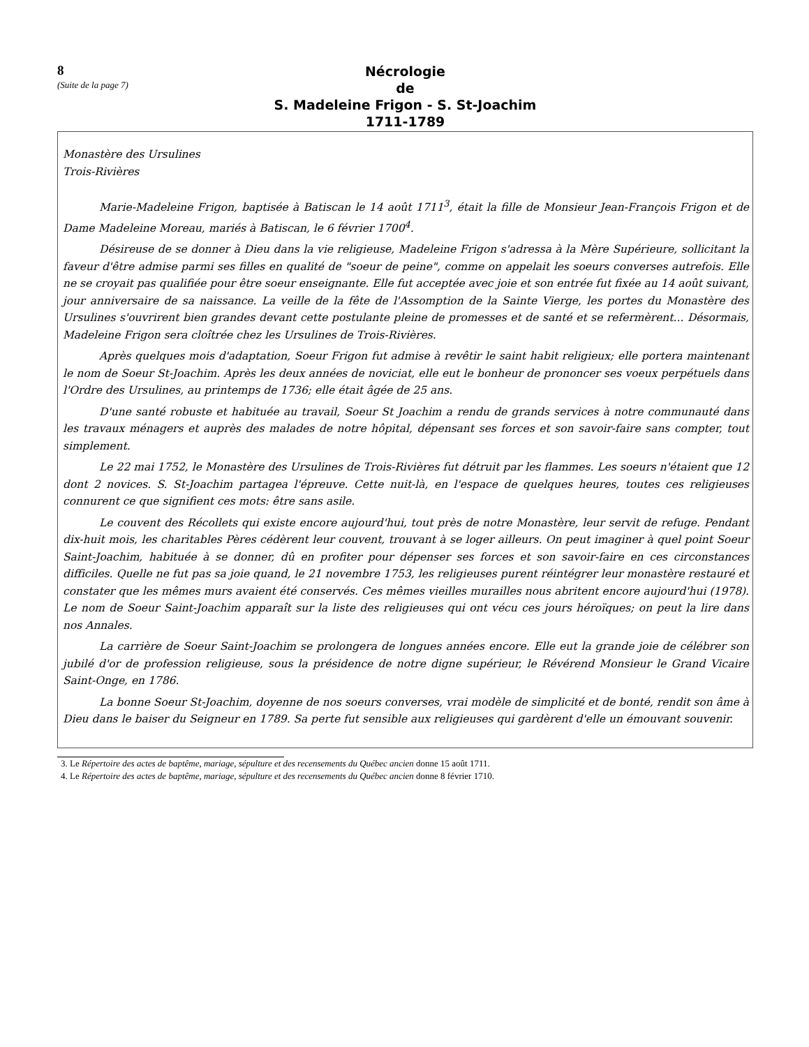8
(Suite de la page 7)
Nécrologie
de
S. Madeleine Frigon - S. St-Joachim
1711-1789
Monastère des Ursulines
Trois-Rivières
Marie-Madeleine Frigon, baptisée à Batiscan le 14 août 1711<sup>3</sup>, était la fille de Monsieur Jean-François Frigon et de Dame Madeleine Moreau, mariés à Batiscan, le 6 février 1700<sup>4</sup>.
Désireuse de se donner à Dieu dans la vie religieuse, Madeleine Frigon s'adressa à la Mère Supérieure, sollicitant la faveur d'être admise parmi ses filles en qualité de "soeur de peine", comme on appelait les soeurs converses autrefois. Elle ne se croyait pas qualifiée pour être soeur enseignante. Elle fut acceptée avec joie et son entrée fut fixée au 14 août suivant, jour anniversaire de sa naissance. La veille de la fête de l'Assomption de la Sainte Vierge, les portes du Monastère des Ursulines s'ouvrirent bien grandes devant cette postulante pleine de promesses et de santé et se refermèrent... Désormais, Madeleine Frigon sera cloîtrée chez les Ursulines de Trois-Rivières.
Après quelques mois d'adaptation, Soeur Frigon fut admise à revêtir le saint habit religieux; elle portera maintenant le nom de Soeur St-Joachim. Après les deux années de noviciat, elle eut le bonheur de prononcer ses voeux perpétuels dans l'Ordre des Ursulines, au printemps de 1736; elle était âgée de 25 ans.
D'une santé robuste et habituée au travail, Soeur St Joachim a rendu de grands services à notre communauté dans les travaux ménagers et auprès des malades de notre hôpital, dépensant ses forces et son savoir-faire sans compter, tout simplement.
Le 22 mai 1752, le Monastère des Ursulines de Trois-Rivières fut détruit par les flammes. Les soeurs n'étaient que 12 dont 2 novices. S. St-Joachim partagea l'épreuve. Cette nuit-là, en l'espace de quelques heures, toutes ces religieuses connurent ce que signifient ces mots: être sans asile.
Le couvent des Récollets qui existe encore aujourd'hui, tout près de notre Monastère, leur servit de refuge. Pendant dix-huit mois, les charitables Pères cédèrent leur couvent, trouvant à se loger ailleurs. On peut imaginer à quel point Soeur Saint-Joachim, habituée à se donner, dû en profiter pour dépenser ses forces et son savoir-faire en ces circonstances difficiles. Quelle ne fut pas sa joie quand, le 21 novembre 1753, les religieuses purent réintégrer leur monastère restauré et constater que les mêmes murs avaient été conservés. Ces mêmes vieilles murailles nous abritent encore aujourd'hui (1978). Le nom de Soeur Saint-Joachim apparaît sur la liste des religieuses qui ont vécu ces jours héroïques; on peut la lire dans nos Annales.
La carrière de Soeur Saint-Joachim se prolongera de longues années encore. Elle eut la grande joie de célébrer son jubilé d'or de profession religieuse, sous la présidence de notre digne supérieur, le Révérend Monsieur le Grand Vicaire Saint-Onge, en 1786.
La bonne Soeur St-Joachim, doyenne de nos soeurs converses, vrai modèle de simplicité et de bonté, rendit son âme à Dieu dans le baiser du Seigneur en 1789. Sa perte fut sensible aux religieuses qui gardèrent d'elle un émouvant souvenir.
3. Le Répertoire des actes de baptême, mariage, sépulture et des recensements du Québec ancien donne 15 août 1711.
4. Le Répertoire des actes de baptême, mariage, sépulture et des recensements du Québec ancien donne 8 février 1710.